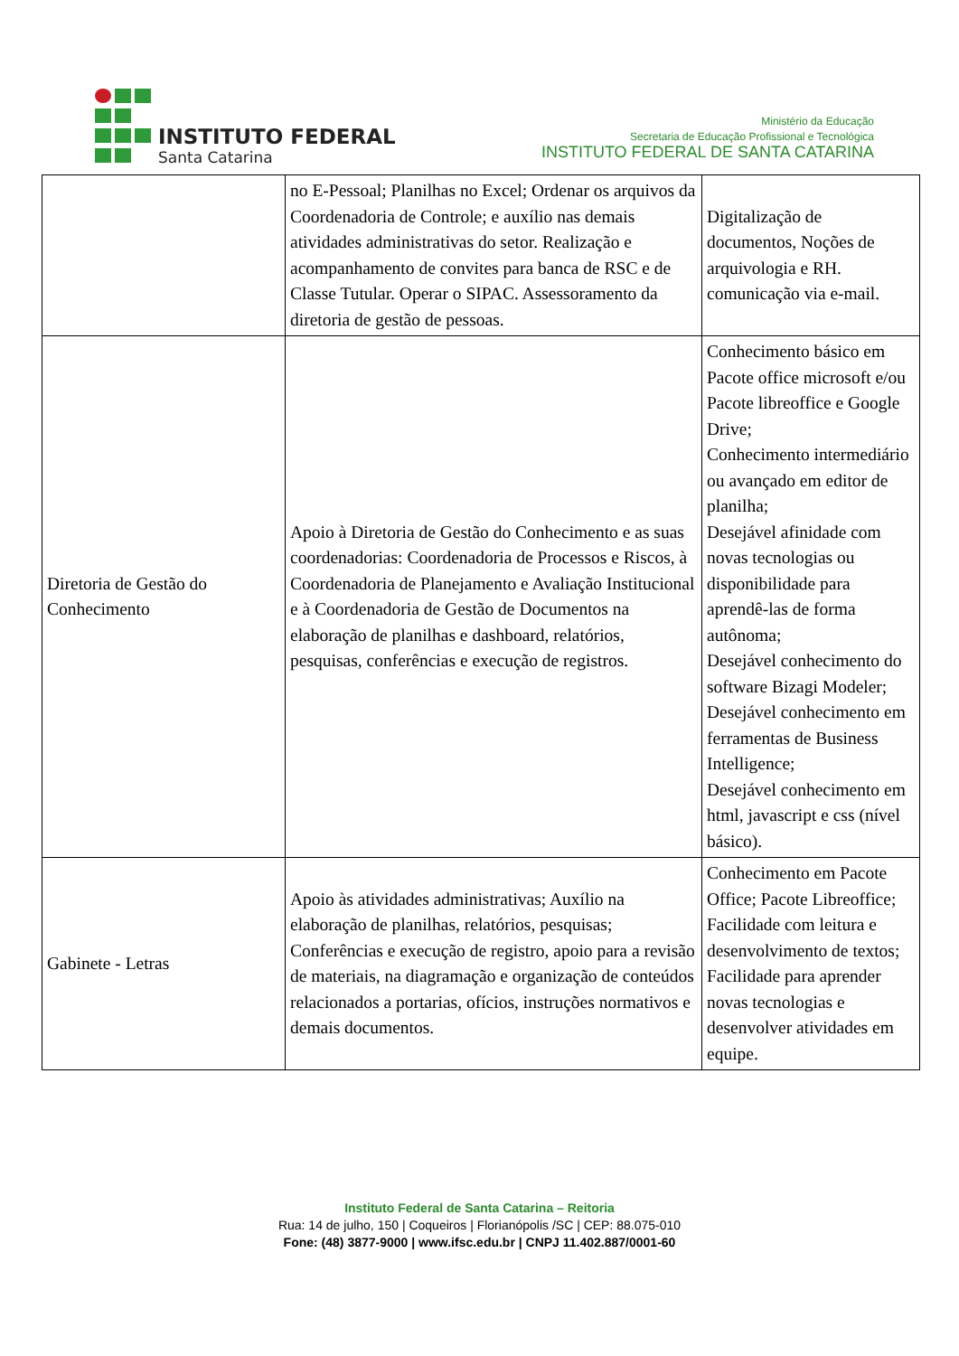INSTITUTO FEDERAL
Santa Catarina
Ministério da Educação
Secretaria de Educação Profissional e Tecnológica
INSTITUTO FEDERAL DE SANTA CATARINA
| | no E-Pessoal; Planilhas no Excel; Ordenar os arquivos da Coordenadoria de Controle; e auxílio nas demais atividades administrativas do setor. Realização e acompanhamento de convites para banca de RSC e de Classe Tutular. Operar o SIPAC. Assessoramento da diretoria de gestão de pessoas. | Digitalização de documentos, Noções de arquivologia e RH. comunicação via e-mail. |
| Diretoria de Gestão do Conhecimento | Apoio à Diretoria de Gestão do Conhecimento e as suas coordenadorias: Coordenadoria de Processos e Riscos, à Coordenadoria de Planejamento e Avaliação Institucional e à Coordenadoria de Gestão de Documentos na elaboração de planilhas e dashboard, relatórios, pesquisas, conferências e execução de registros. | Conhecimento básico em Pacote office microsoft e/ou Pacote libreoffice e Google Drive; Conhecimento intermediário ou avançado em editor de planilha; Desejável afinidade com novas tecnologias ou disponibilidade para aprendê-las de forma autônoma; Desejável conhecimento do software Bizagi Modeler; Desejável conhecimento em ferramentas de Business Intelligence; Desejável conhecimento em html, javascript e css (nível básico). |
| Gabinete - Letras | Apoio às atividades administrativas; Auxílio na elaboração de planilhas, relatórios, pesquisas; Conferências e execução de registro, apoio para a revisão de materiais, na diagramação e organização de conteúdos relacionados a portarias, ofícios, instruções normativos e demais documentos. | Conhecimento em Pacote Office; Pacote Libreoffice; Facilidade com leitura e desenvolvimento de textos; Facilidade para aprender novas tecnologias e desenvolver atividades em equipe. |
Instituto Federal de Santa Catarina – Reitoria
Rua: 14 de julho, 150 | Coqueiros | Florianópolis /SC | CEP: 88.075-010
Fone: (48) 3877-9000 | www.ifsc.edu.br | CNPJ 11.402.887/0001-60